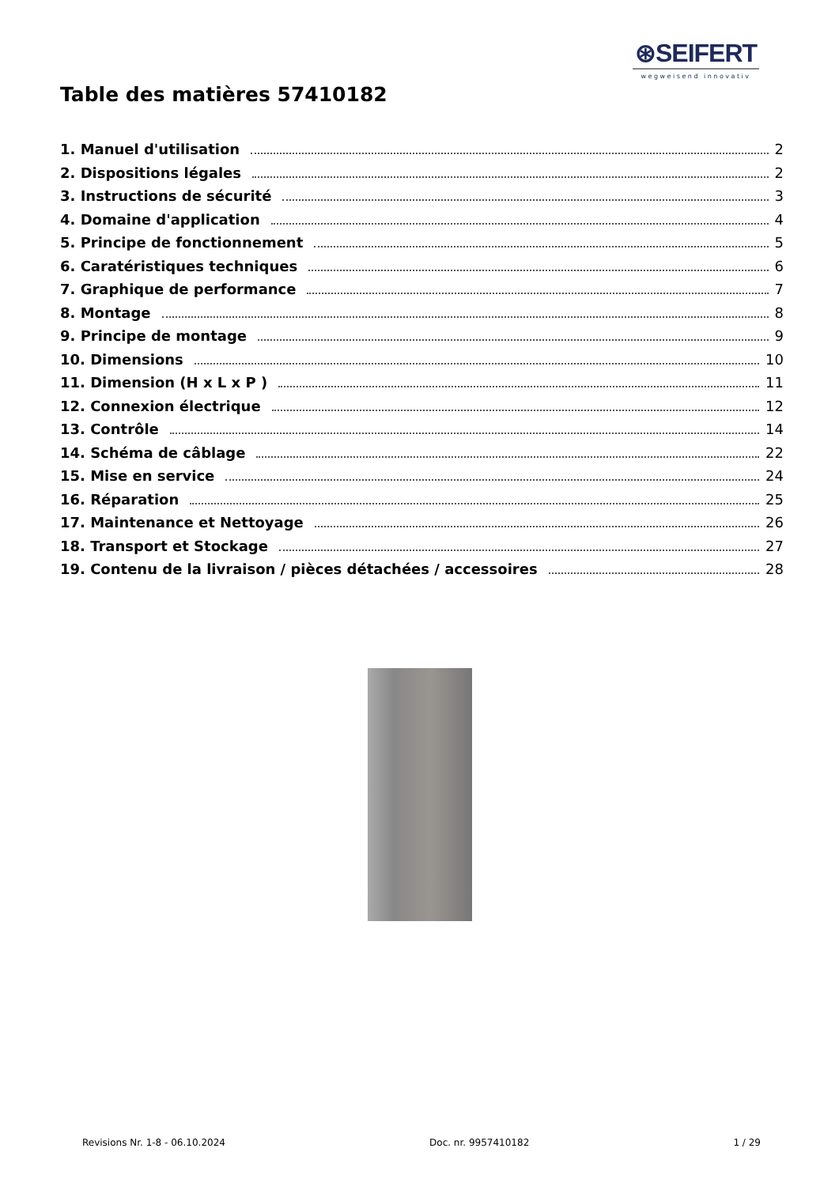⊛SEIFERT
wegweisend innovativ
Table des matières 57410182
1. Manuel d'utilisation 2
2. Dispositions légales 2
3. Instructions de sécurité 3
4. Domaine d'application 4
5. Principe de fonctionnement 5
6. Caratéristiques techniques 6
7. Graphique de performance 7
8. Montage 8
9. Principe de montage 9
10. Dimensions 10
11. Dimension (H x L x P ) 11
12. Connexion électrique 12
13. Contrôle 14
14. Schéma de câblage 22
15. Mise en service 24
16. Réparation 25
17. Maintenance et Nettoyage 26
18. Transport et Stockage 27
19. Contenu de la livraison / pièces détachées / accessoires 28
Revisions Nr. 1-8 - 06.10.2024 Doc. nr. 9957410182 1 / 29